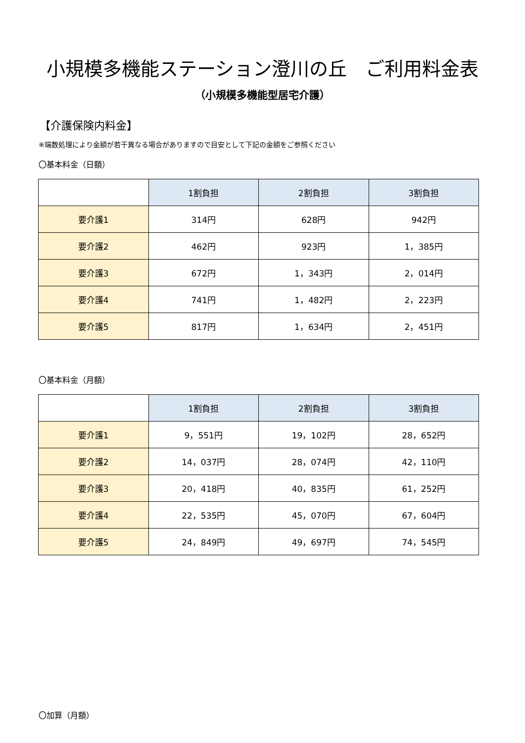小規模多機能ステーション澄川の丘　ご利用料金表
（小規模多機能型居宅介護）
【介護保険内料金】
※端数処理により金額が若干異なる場合がありますので目安として下記の金額をご参照ください
〇基本料金（日額）
| | 1割負担 | 2割負担 | 3割負担 |
| --- | --- | --- | --- |
| 要介護1 | 314円 | 628円 | 942円 |
| 要介護2 | 462円 | 923円 | 1，385円 |
| 要介護3 | 672円 | 1，343円 | 2，014円 |
| 要介護4 | 741円 | 1，482円 | 2，223円 |
| 要介護5 | 817円 | 1，634円 | 2，451円 |
〇基本料金（月額）
| | 1割負担 | 2割負担 | 3割負担 |
| --- | --- | --- | --- |
| 要介護1 | 9，551円 | 19，102円 | 28，652円 |
| 要介護2 | 14，037円 | 28，074円 | 42，110円 |
| 要介護3 | 20，418円 | 40，835円 | 61，252円 |
| 要介護4 | 22，535円 | 45，070円 | 67，604円 |
| 要介護5 | 24，849円 | 49，697円 | 74，545円 |
〇加算（月額）